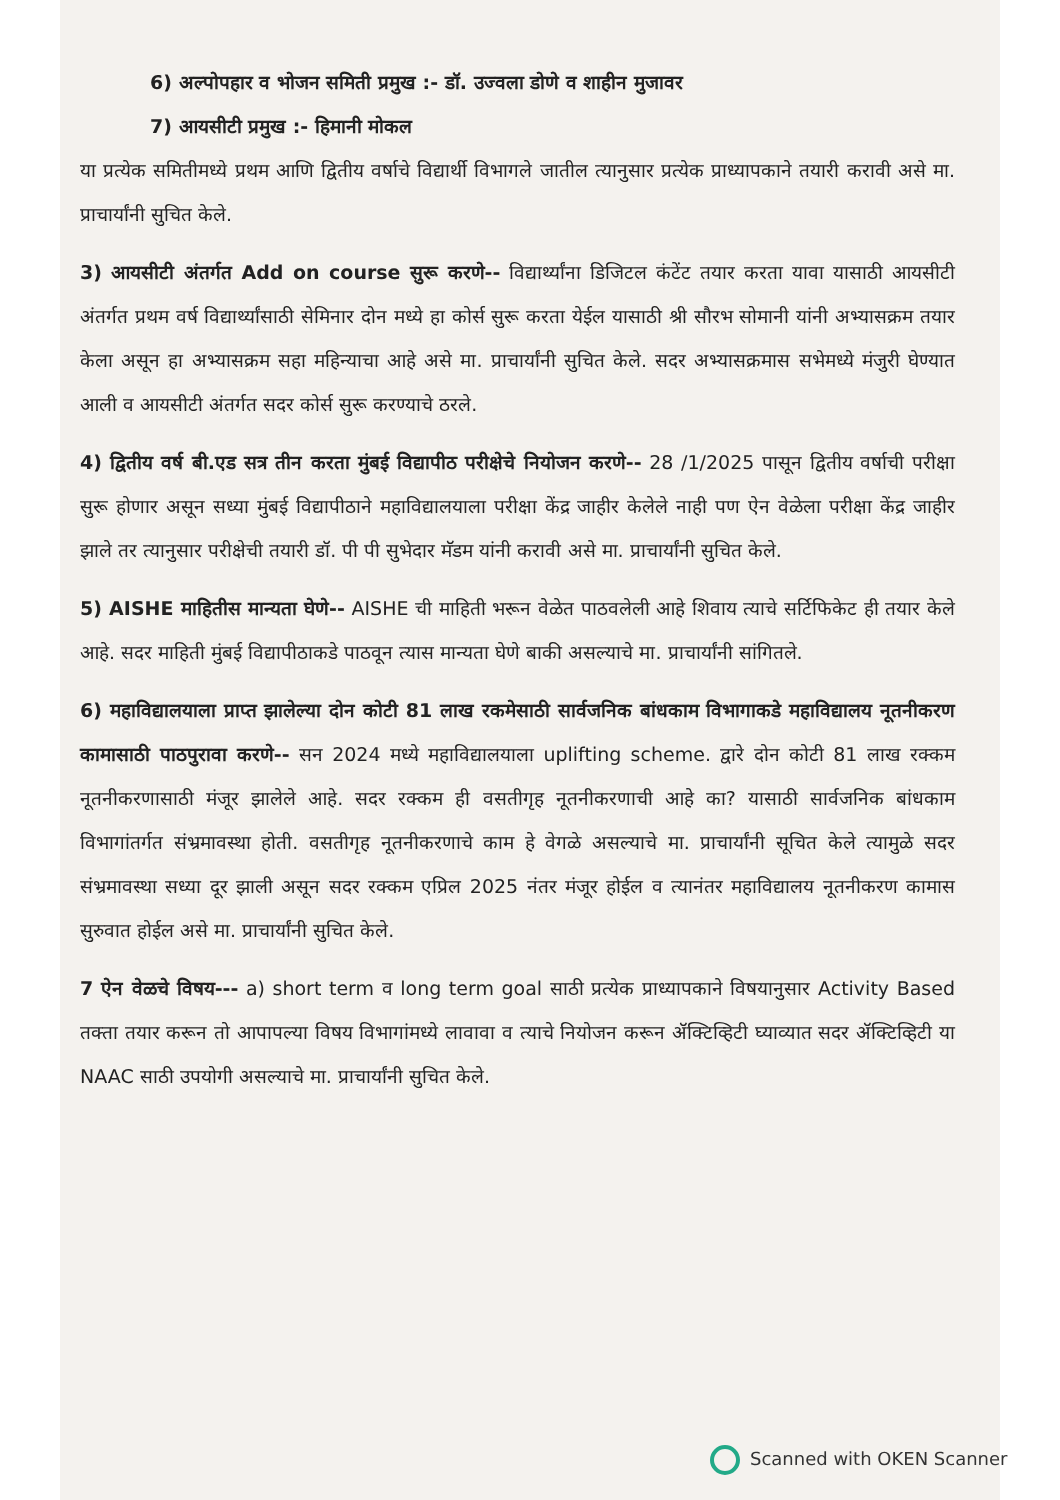6) अल्पोपहार व भोजन समिती प्रमुख :- डॉ. उज्वला डोणे व शाहीन मुजावर
7) आयसीटी प्रमुख :- हिमानी मोकल
या प्रत्येक समितीमध्ये प्रथम आणि द्वितीय वर्षाचे विद्यार्थी विभागले जातील त्यानुसार प्रत्येक प्राध्यापकाने तयारी करावी असे मा. प्राचार्यांनी सुचित केले.
3) आयसीटी अंतर्गत Add on course सुरू करणे-- विद्यार्थ्यांना डिजिटल कंटेंट तयार करता यावा यासाठी आयसीटी अंतर्गत प्रथम वर्ष विद्यार्थ्यांसाठी सेमिनार दोन मध्ये हा कोर्स सुरू करता येईल यासाठी श्री सौरभ सोमानी यांनी अभ्यासक्रम तयार केला असून हा अभ्यासक्रम सहा महिन्याचा आहे असे मा. प्राचार्यांनी सुचित केले. सदर अभ्यासक्रमास सभेमध्ये मंजुरी घेण्यात आली व आयसीटी अंतर्गत सदर कोर्स सुरू करण्याचे ठरले.
4) द्वितीय वर्ष बी.एड सत्र तीन करता मुंबई विद्यापीठ परीक्षेचे नियोजन करणे-- 28 /1/2025 पासून द्वितीय वर्षाची परीक्षा सुरू होणार असून सध्या मुंबई विद्यापीठाने महाविद्यालयाला परीक्षा केंद्र जाहीर केलेले नाही पण ऐन वेळेला परीक्षा केंद्र जाहीर झाले तर त्यानुसार परीक्षेची तयारी डॉ. पी पी सुभेदार मॅडम यांनी करावी असे मा. प्राचार्यांनी सुचित केले.
5) AISHE माहितीस मान्यता घेणे-- AISHE ची माहिती भरून वेळेत पाठवलेली आहे शिवाय त्याचे सर्टिफिकेट ही तयार केले आहे. सदर माहिती मुंबई विद्यापीठाकडे पाठवून त्यास मान्यता घेणे बाकी असल्याचे मा. प्राचार्यांनी सांगितले.
6) महाविद्यालयाला प्राप्त झालेल्या दोन कोटी 81 लाख रकमेसाठी सार्वजनिक बांधकाम विभागाकडे महाविद्यालय नूतनीकरण कामासाठी पाठपुरावा करणे-- सन 2024 मध्ये महाविद्यालयाला uplifting scheme. द्वारे दोन कोटी 81 लाख रक्कम नूतनीकरणासाठी मंजूर झालेले आहे. सदर रक्कम ही वसतीगृह नूतनीकरणाची आहे का? यासाठी सार्वजनिक बांधकाम विभागांतर्गत संभ्रमावस्था होती. वसतीगृह नूतनीकरणाचे काम हे वेगळे असल्याचे मा. प्राचार्यांनी सूचित केले त्यामुळे सदर संभ्रमावस्था सध्या दूर झाली असून सदर रक्कम एप्रिल 2025 नंतर मंजूर होईल व त्यानंतर महाविद्यालय नूतनीकरण कामास सुरुवात होईल असे मा. प्राचार्यांनी सुचित केले.
7 ऐन वेळचे विषय--- a) short term व long term goal साठी प्रत्येक प्राध्यापकाने विषयानुसार Activity Based तक्ता तयार करून तो आपापल्या विषय विभागांमध्ये लावावा व त्याचे नियोजन करून ॲक्टिव्हिटी घ्याव्यात सदर ॲक्टिव्हिटी या NAAC साठी उपयोगी असल्याचे मा. प्राचार्यांनी सुचित केले.
Scanned with OKEN Scanner